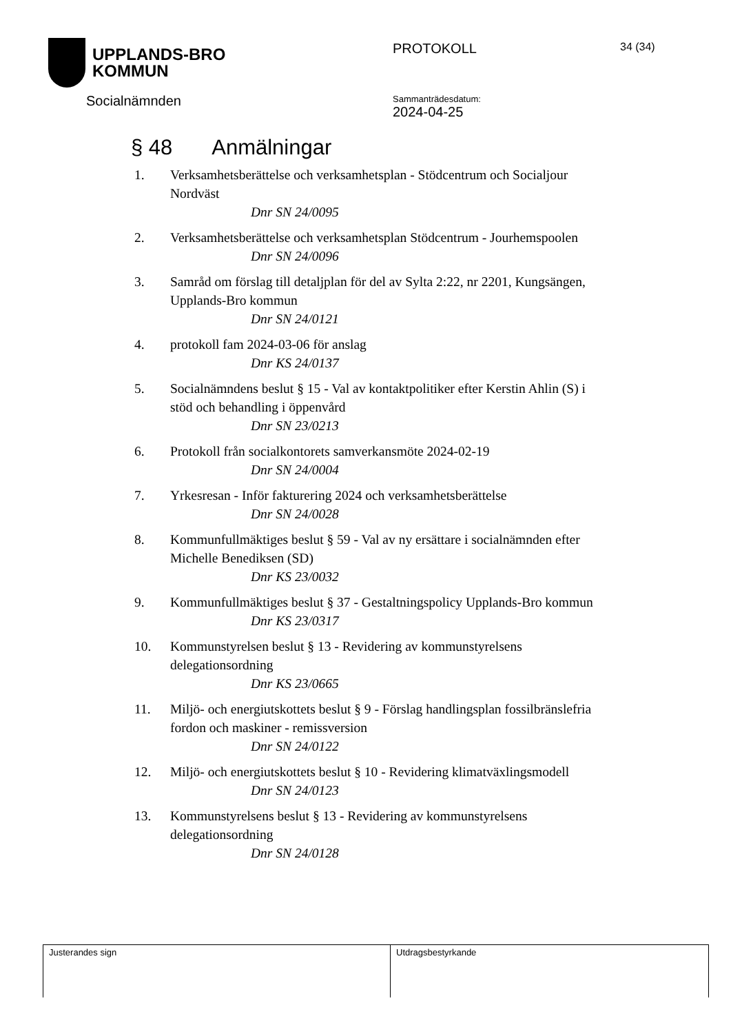UPPLANDS-BRO
KOMMUN
Socialnämnden
PROTOKOLL
Sammanträdesdatum:
2024-04-25
34 (34)
§ 48 Anmälningar
1. Verksamhetsberättelse och verksamhetsplan - Stödcentrum och Socialjour Nordväst
Dnr SN 24/0095
2. Verksamhetsberättelse och verksamhetsplan Stödcentrum - Jourhemspoolen
Dnr SN 24/0096
3. Samråd om förslag till detaljplan för del av Sylta 2:22, nr 2201, Kungsängen, Upplands-Bro kommun
Dnr SN 24/0121
4. protokoll fam 2024-03-06 för anslag
Dnr KS 24/0137
5. Socialnämndens beslut § 15 - Val av kontaktpolitiker efter Kerstin Ahlin (S) i stöd och behandling i öppenvård
Dnr SN 23/0213
6. Protokoll från socialkontorets samverkansmöte 2024-02-19
Dnr SN 24/0004
7. Yrkesresan - Inför fakturering 2024 och verksamhetsberättelse
Dnr SN 24/0028
8. Kommunfullmäktiges beslut § 59 - Val av ny ersättare i socialnämnden efter Michelle Benediksen (SD)
Dnr KS 23/0032
9. Kommunfullmäktiges beslut § 37 - Gestaltningspolicy Upplands-Bro kommun
Dnr KS 23/0317
10. Kommunstyrelsen beslut § 13 - Revidering av kommunstyrelsens delegationsordning
Dnr KS 23/0665
11. Miljö- och energiutskottets beslut § 9 - Förslag handlingsplan fossilbränslefria fordon och maskiner - remissversion
Dnr SN 24/0122
12. Miljö- och energiutskottets beslut § 10 - Revidering klimatväxlingsmodell
Dnr SN 24/0123
13. Kommunstyrelsens beslut § 13 - Revidering av kommunstyrelsens delegationsordning
Dnr SN 24/0128
Justerandes sign Utdragsbestyrkande